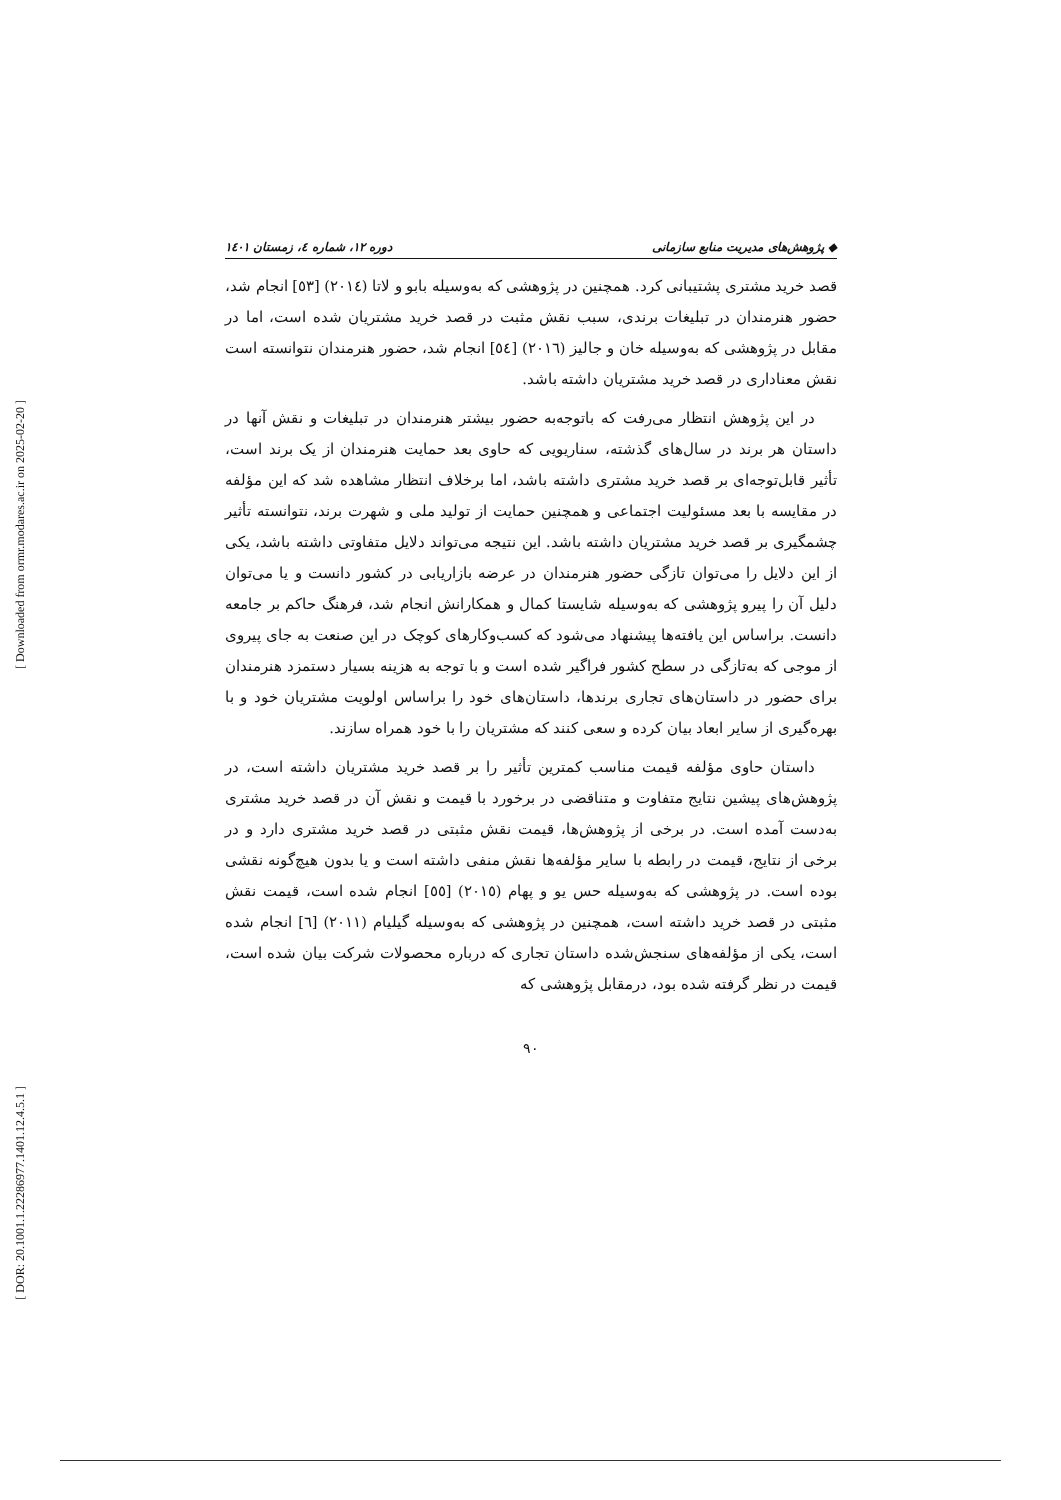[ Downloaded from ormr.modares.ac.ir on 2025-02-20 ]
[ DOR: 20.1001.1.22286977.1401.12.4.5.1 ]
◆ پژوهش‌های مدیریت منابع سازمانی دوره ۱۲، شماره ٤، زمستان ۱٤۰۱
قصد خرید مشتری پشتیبانی کرد. همچنین در پژوهشی که به‌وسیله بابو و لاتا (۲۰۱٤) [٥۳] انجام شد، حضور هنرمندان در تبلیغات برندی، سبب نقش مثبت در قصد خرید مشتریان شده است، اما در مقابل در پژوهشی که به‌وسیله خان و جالیز (۲۰۱٦) [٥٤] انجام شد، حضور هنرمندان نتوانسته است نقش معناداری در قصد خرید مشتریان داشته باشد.
در این پژوهش انتظار می‌رفت که باتوجه‌به حضور بیشتر هنرمندان در تبلیغات و نقش آنها در داستان هر برند در سال‌های گذشته، سناریویی که حاوی بعد حمایت هنرمندان از یک برند است، تأثیر قابل‌توجه‌ای بر قصد خرید مشتری داشته باشد، اما برخلاف انتظار مشاهده شد که این مؤلفه در مقایسه با بعد مسئولیت اجتماعی و همچنین حمایت از تولید ملی و شهرت برند، نتوانسته تأثیر چشمگیری بر قصد خرید مشتریان داشته باشد. این نتیجه می‌تواند دلایل متفاوتی داشته باشد، یکی از این دلایل را می‌توان تازگی حضور هنرمندان در عرضه بازاریابی در کشور دانست و یا می‌توان دلیل آن را پیرو پژوهشی که به‌وسیله شایستا کمال و همکارانش انجام شد، فرهنگ حاکم بر جامعه دانست. براساس این یافته‌ها پیشنهاد می‌شود که کسب‌وکارهای کوچک در این صنعت به جای پیروی از موجی که به‌تازگی در سطح کشور فراگیر شده است و با توجه به هزینه بسیار دستمزد هنرمندان برای حضور در داستان‌های تجاری برندها، داستان‌های خود را براساس اولویت مشتریان خود و با بهره‌گیری از سایر ابعاد بیان کرده و سعی کنند که مشتریان را با خود همراه سازند.
داستان حاوی مؤلفه قیمت مناسب کمترین تأثیر را بر قصد خرید مشتریان داشته است، در پژوهش‌های پیشین نتایج متفاوت و متناقضی در برخورد با قیمت و نقش آن در قصد خرید مشتری به‌دست آمده است. در برخی از پژوهش‌ها، قیمت نقش مثبتی در قصد خرید مشتری دارد و در برخی از نتایج، قیمت در رابطه با سایر مؤلفه‌ها نقش منفی داشته است و یا بدون هیچ‌گونه نقشی بوده است. در پژوهشی که به‌وسیله حس یو و پهام (۲۰۱٥) [٥٥] انجام شده است، قیمت نقش مثبتی در قصد خرید داشته است، همچنین در پژوهشی که به‌وسیله گیلیام (۲۰۱۱) [٦] انجام شده است، یکی از مؤلفه‌های سنجش‌شده داستان تجاری که درباره محصولات شرکت بیان شده است، قیمت در نظر گرفته شده بود، درمقابل پژوهشی که
۹۰